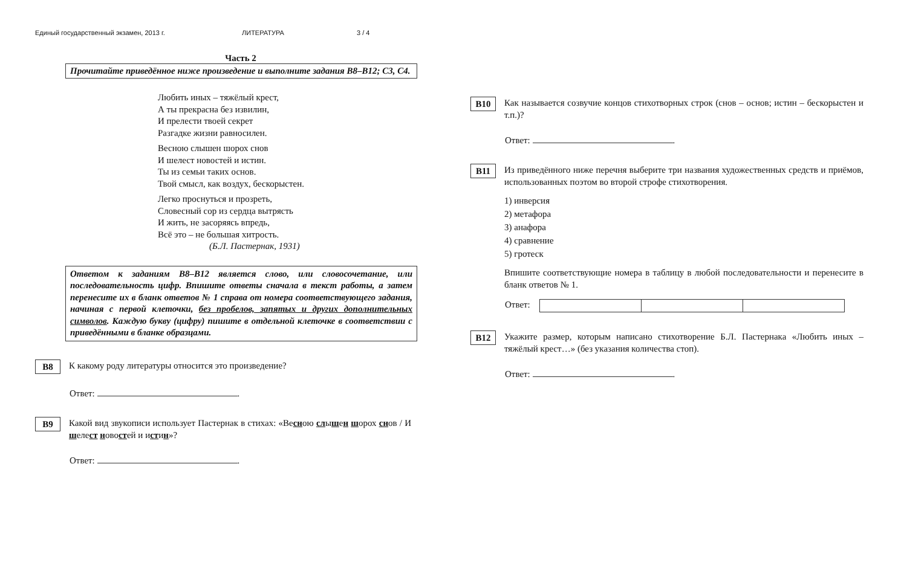Единый государственный экзамен, 2013 г. ЛИТЕРАТУРА 3 / 4
Часть 2
Прочитайте приведённое ниже произведение и выполните задания В8–В12; С3, С4.
Любить иных – тяжёлый крест,
А ты прекрасна без извилин,
И прелести твоей секрет
Разгадке жизни равносилен.
Весною слышен шорох снов
И шелест новостей и истин.
Ты из семьи таких основ.
Твой смысл, как воздух, бескорыстен.
Легко проснуться и прозреть,
Словесный сор из сердца вытрясть
И жить, не засоряясь впредь,
Всё это – не большая хитрость.
(Б.Л. Пастернак, 1931)
Ответом к заданиям В8–В12 является слово, или словосочетание, или последовательность цифр. Впишите ответы сначала в текст работы, а затем перенесите их в бланк ответов № 1 справа от номера соответствующего задания, начиная с первой клеточки, без пробелов, запятых и других дополнительных символов. Каждую букву (цифру) пишите в отдельной клеточке в соответствии с приведёнными в бланке образцами.
В8
К какому роду литературы относится это произведение?
Ответ: .
В9
Какой вид звукописи использует Пастернак в стихах: «Весною слышен шорох снов / И шелест новостей и истин»?
Ответ: .
В10
Как называется созвучие концов стихотворных строк (снов – основ; истин – бескорыстен и т.п.)?
Ответ: .
В11
Из приведённого ниже перечня выберите три названия художественных средств и приёмов, использованных поэтом во второй строфе стихотворения.
1) инверсия
2) метафора
3) анафора
4) сравнение
5) гротеск
Впишите соответствующие номера в таблицу в любой последовательности и перенесите в бланк ответов № 1.
Ответ:
В12
Укажите размер, которым написано стихотворение Б.Л. Пастернака «Любить иных – тяжёлый крест…» (без указания количества стоп).
Ответ: .